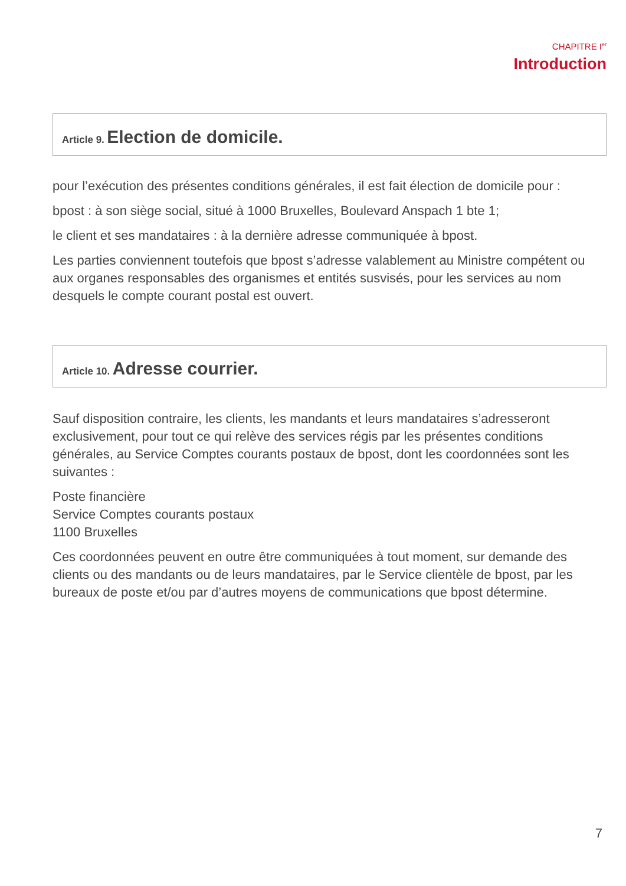CHAPITRE I<sup>er</sup>
Introduction
Article 9. Election de domicile.
pour l’exécution des présentes conditions générales, il est fait élection de domicile pour :
bpost : à son siège social, situé à 1000 Bruxelles, Boulevard Anspach 1 bte 1;
le client et ses mandataires : à la dernière adresse communiquée à bpost.
Les parties conviennent toutefois que bpost s’adresse valablement au Ministre compétent ou aux organes responsables des organismes et entités susvisés, pour les services au nom desquels le compte courant postal est ouvert.
Article 10. Adresse courrier.
Sauf disposition contraire, les clients, les mandants et leurs mandataires s’adresseront exclusivement, pour tout ce qui relève des services régis par les présentes conditions générales, au Service Comptes courants postaux de bpost, dont les coordonnées sont les suivantes :
Poste financière
Service Comptes courants postaux
1100 Bruxelles
Ces coordonnées peuvent en outre être communiquées à tout moment, sur demande des clients ou des mandants ou de leurs mandataires, par le Service clientèle de bpost, par les bureaux de poste et/ou par d’autres moyens de communications que bpost détermine.
7